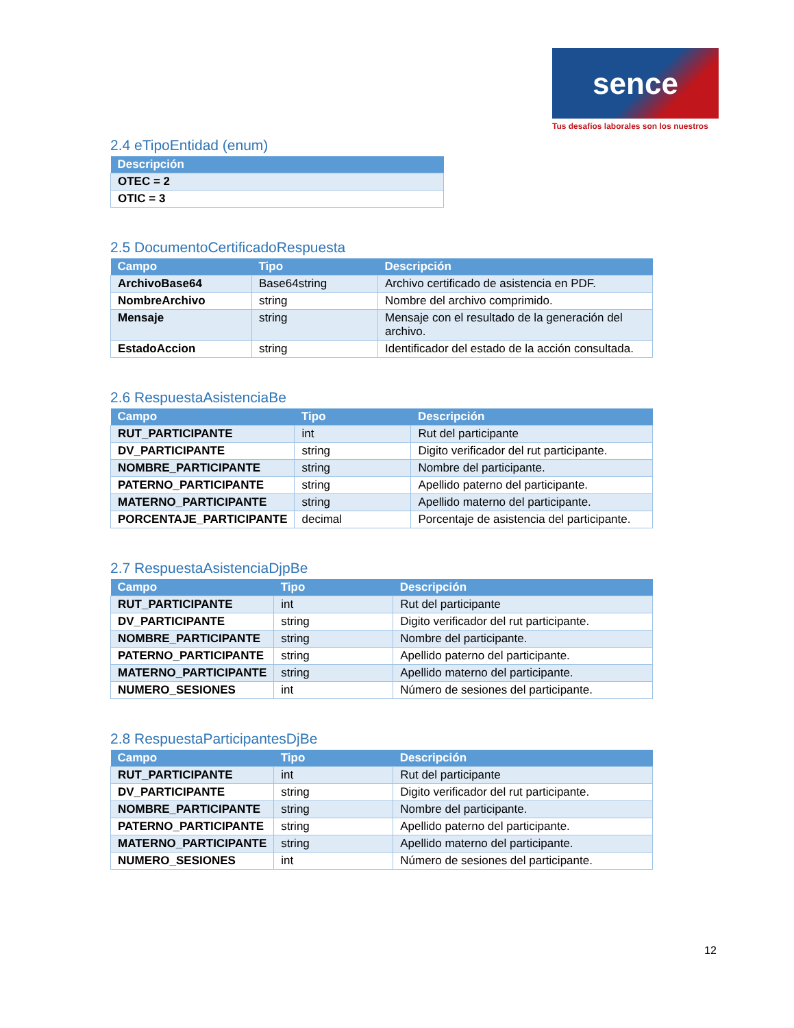sence
Tus desafíos laborales son los nuestros
2.4 eTipoEntidad (enum)
| Descripción |
| --- |
| OTEC = 2 |
| OTIC = 3 |
2.5 DocumentoCertificadoRespuesta
| Campo | Tipo | Descripción |
| --- | --- | --- |
| ArchivoBase64 | Base64string | Archivo certificado de asistencia en PDF. |
| NombreArchivo | string | Nombre del archivo comprimido. |
| Mensaje | string | Mensaje con el resultado de la generación del archivo. |
| EstadoAccion | string | Identificador del estado de la acción consultada. |
2.6 RespuestaAsistenciaBe
| Campo | Tipo | Descripción |
| --- | --- | --- |
| RUT_PARTICIPANTE | int | Rut del participante |
| DV_PARTICIPANTE | string | Digito verificador del rut participante. |
| NOMBRE_PARTICIPANTE | string | Nombre del participante. |
| PATERNO_PARTICIPANTE | string | Apellido paterno del participante. |
| MATERNO_PARTICIPANTE | string | Apellido materno del participante. |
| PORCENTAJE_PARTICIPANTE | decimal | Porcentaje de asistencia del participante. |
2.7 RespuestaAsistenciaDjpBe
| Campo | Tipo | Descripción |
| --- | --- | --- |
| RUT_PARTICIPANTE | int | Rut del participante |
| DV_PARTICIPANTE | string | Digito verificador del rut participante. |
| NOMBRE_PARTICIPANTE | string | Nombre del participante. |
| PATERNO_PARTICIPANTE | string | Apellido paterno del participante. |
| MATERNO_PARTICIPANTE | string | Apellido materno del participante. |
| NUMERO_SESIONES | int | Número de sesiones del participante. |
2.8 RespuestaParticipantesDjBe
| Campo | Tipo | Descripción |
| --- | --- | --- |
| RUT_PARTICIPANTE | int | Rut del participante |
| DV_PARTICIPANTE | string | Digito verificador del rut participante. |
| NOMBRE_PARTICIPANTE | string | Nombre del participante. |
| PATERNO_PARTICIPANTE | string | Apellido paterno del participante. |
| MATERNO_PARTICIPANTE | string | Apellido materno del participante. |
| NUMERO_SESIONES | int | Número de sesiones del participante. |
12